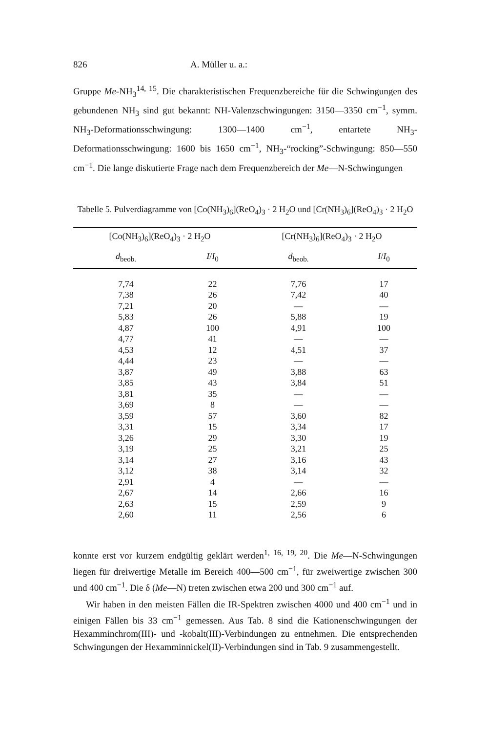826 A. Müller u. a.:
Gruppe Me-NH<sub>3</sub><sup>14, 15</sup>. Die charakteristischen Frequenzbereiche für die Schwingungen des gebundenen NH<sub>3</sub> sind gut bekannt: NH-Valenzschwingungen: 3150—3350 cm<sup>−1</sup>, symm. NH<sub>3</sub>-Deformationsschwingung: 1300—1400 cm<sup>−1</sup>, entartete NH<sub>3</sub>-Deformationsschwingung: 1600 bis 1650 cm<sup>−1</sup>, NH<sub>3</sub>-“rocking”-Schwingung: 850—550 cm<sup>−1</sup>. Die lange diskutierte Frage nach dem Frequenzbereich der Me—N-Schwingungen
Tabelle 5. Pulverdiagramme von [Co(NH<sub>3</sub>)<sub>6</sub>](ReO<sub>4</sub>)<sub>3</sub> · 2 H<sub>2</sub>O und [Cr(NH<sub>3</sub>)<sub>6</sub>](ReO<sub>4</sub>)<sub>3</sub> · 2 H<sub>2</sub>O
| [Co(NH<sub>3</sub>)<sub>6</sub>](ReO<sub>4</sub>)<sub>3</sub> · 2 H<sub>2</sub>O | | [Cr(NH<sub>3</sub>)<sub>6</sub>](ReO<sub>4</sub>)<sub>3</sub> · 2 H<sub>2</sub>O | |
| --- | --- | --- | --- |
| d<sub>beob.</sub> | I / I<sub>0</sub> | d<sub>beob.</sub> | I / I<sub>0</sub> |
| 7,74 | 22 | 7,76 | 17 |
| 7,38 | 26 | 7,42 | 40 |
| 7,21 | 20 | — | — |
| 5,83 | 26 | 5,88 | 19 |
| 4,87 | 100 | 4,91 | 100 |
| 4,77 | 41 | — | — |
| 4,53 | 12 | 4,51 | 37 |
| 4,44 | 23 | — | — |
| 3,87 | 49 | 3,88 | 63 |
| 3,85 | 43 | 3,84 | 51 |
| 3,81 | 35 | — | — |
| 3,69 | 8 | — | — |
| 3,59 | 57 | 3,60 | 82 |
| 3,31 | 15 | 3,34 | 17 |
| 3,26 | 29 | 3,30 | 19 |
| 3,19 | 25 | 3,21 | 25 |
| 3,14 | 27 | 3,16 | 43 |
| 3,12 | 38 | 3,14 | 32 |
| 2,91 | 4 | — | — |
| 2,67 | 14 | 2,66 | 16 |
| 2,63 | 15 | 2,59 | 9 |
| 2,60 | 11 | 2,56 | 6 |
konnte erst vor kurzem endgültig geklärt werden<sup>1, 16, 19, 20</sup>. Die Me—N-Schwingungen liegen für dreiwertige Metalle im Bereich 400—500 cm<sup>−1</sup>, für zweiwertige zwischen 300 und 400 cm<sup>−1</sup>. Die δ (Me—N) treten zwischen etwa 200 und 300 cm<sup>−1</sup> auf.
Wir haben in den meisten Fällen die IR-Spektren zwischen 4000 und 400 cm<sup>−1</sup> und in einigen Fällen bis 33 cm<sup>−1</sup> gemessen. Aus Tab. 8 sind die Kationenschwingungen der Hexamminchrom(III)- und -kobalt(III)-Verbindungen zu entnehmen. Die entsprechenden Schwingungen der Hexamminnickel(II)-Verbindungen sind in Tab. 9 zusammengestellt.